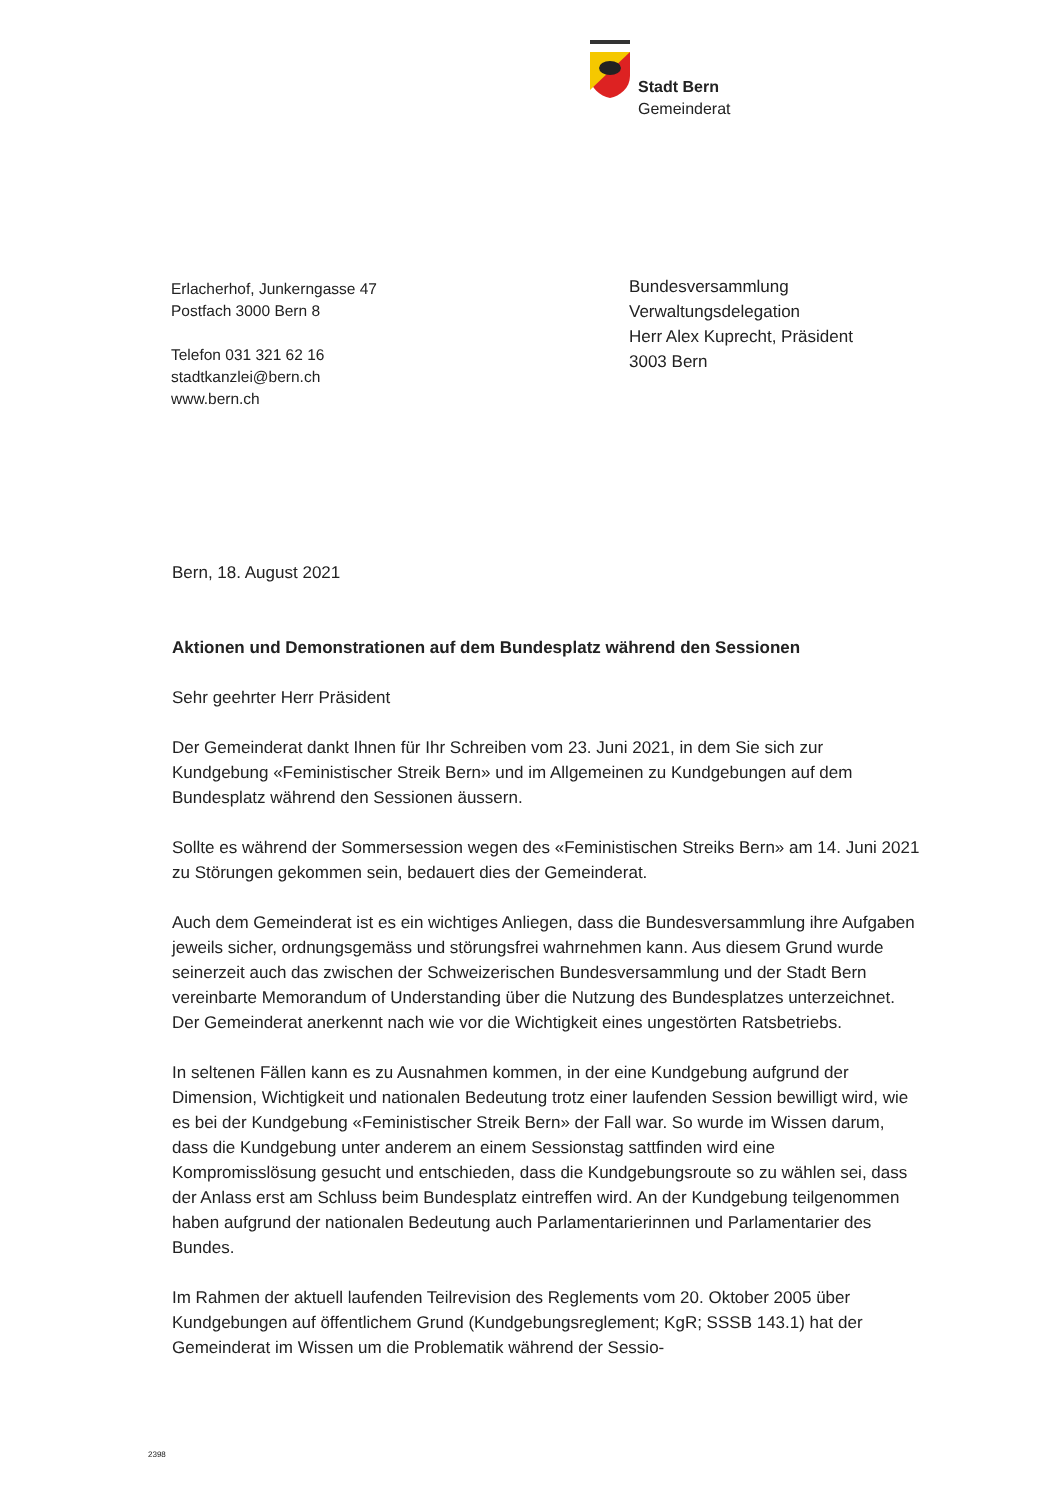Stadt Bern
Gemeinderat
Erlacherhof, Junkerngasse 47
Postfach 3000 Bern 8
Telefon 031 321 62 16
stadtkanzlei@bern.ch
www.bern.ch
Bundesversammlung
Verwaltungsdelegation
Herr Alex Kuprecht, Präsident
3003 Bern
Bern, 18. August 2021
Aktionen und Demonstrationen auf dem Bundesplatz während den Sessionen
Sehr geehrter Herr Präsident
Der Gemeinderat dankt Ihnen für Ihr Schreiben vom 23. Juni 2021, in dem Sie sich zur Kundgebung «Feministischer Streik Bern» und im Allgemeinen zu Kundgebungen auf dem Bundesplatz während den Sessionen äussern.
Sollte es während der Sommersession wegen des «Feministischen Streiks Bern» am 14. Juni 2021 zu Störungen gekommen sein, bedauert dies der Gemeinderat.
Auch dem Gemeinderat ist es ein wichtiges Anliegen, dass die Bundesversammlung ihre Aufgaben jeweils sicher, ordnungsgemäss und störungsfrei wahrnehmen kann. Aus diesem Grund wurde seinerzeit auch das zwischen der Schweizerischen Bundesver­sammlung und der Stadt Bern vereinbarte Memorandum of Understanding über die Nut­zung des Bundesplatzes unterzeichnet. Der Gemeinderat anerkennt nach wie vor die Wichtigkeit eines ungestörten Ratsbetriebs.
In seltenen Fällen kann es zu Ausnahmen kommen, in der eine Kundgebung aufgrund der Dimension, Wichtigkeit und nationalen Bedeutung trotz einer laufenden Session bewilligt wird, wie es bei der Kundgebung «Feministischer Streik Bern» der Fall war. So wurde im Wissen darum, dass die Kundgebung unter anderem an einem Sessionstag sattfinden wird eine Kompromisslösung gesucht und entschieden, dass die Kundge­bungsroute so zu wählen sei, dass der Anlass erst am Schluss beim Bundesplatz ein­treffen wird. An der Kundgebung teilgenommen haben aufgrund der nationalen Bedeu­tung auch Parlamentarierinnen und Parlamentarier des Bundes.
Im Rahmen der aktuell laufenden Teilrevision des Reglements vom 20. Oktober 2005 über Kundgebungen auf öffentlichem Grund (Kundgebungsreglement; KgR; SSSB 143.1) hat der Gemeinderat im Wissen um die Problematik während der Sessio-
2398